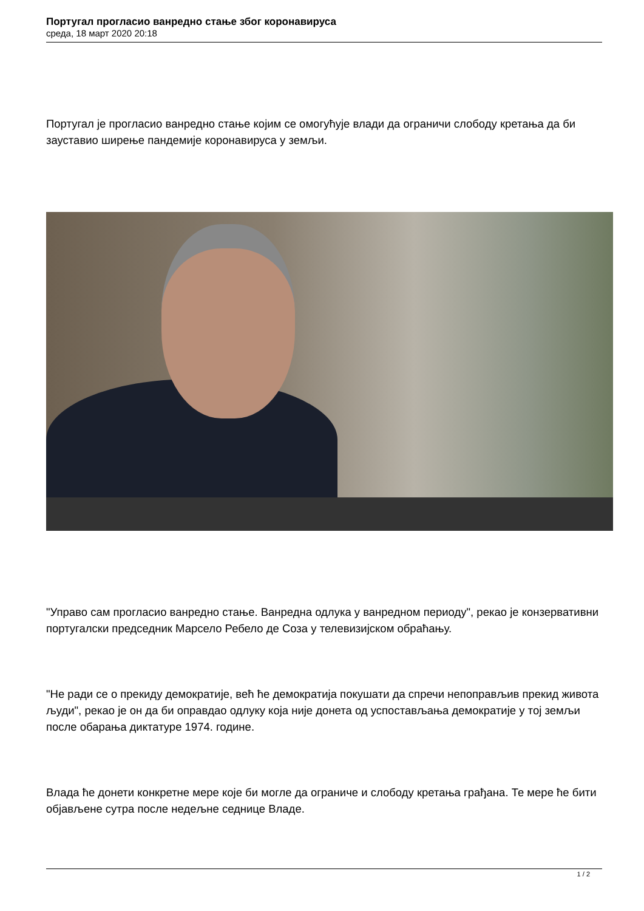Португал прогласио ванредно стање због коронавируса
среда, 18 март 2020 20:18
Португал је прогласио ванредно стање којим се омогућује влади да ограничи слободу кретања да би зауставио ширење пандемије коронавируса у земљи.
"Управо сам прогласио ванредно стање. Ванредна одлука у ванредном периоду", рекао је конзервативни португалски председник Марсело Ребело де Соза у телевизијском обраћању.
"Не ради се о прекиду демократије, већ ће демократија покушати да спречи непоправљив прекид живота људи", рекао је он да би оправдао одлуку која није донета од успостављања демократије у тој земљи после обарања диктатуре 1974. године.
Влада ће донети конкретне мере које би могле да ограниче и слободу кретања грађана. Те мере ће бити објављене сутра после недељне седнице Владе.
1 / 2